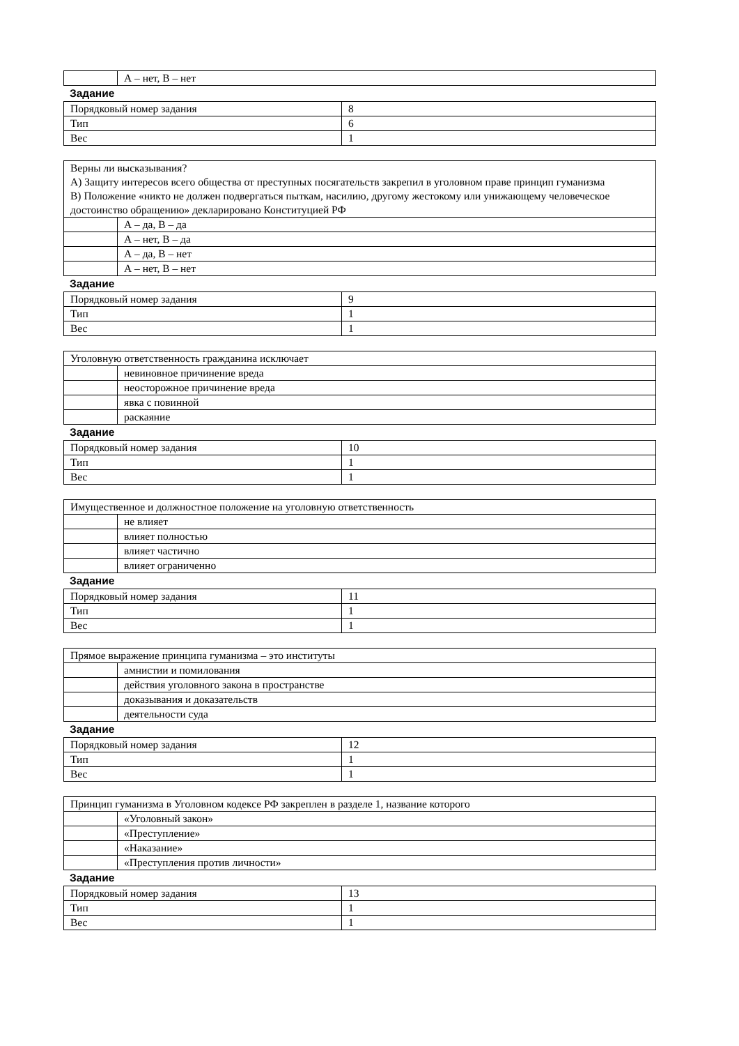| | А – нет, В – нет |
Задание
| Порядковый номер задания | 8 |
| Тип | 6 |
| Вес | 1 |
| Верны ли высказывания? А) Защиту интересов всего общества от преступных посягательств закрепил в уголовном праве принцип гуманизма В) Положение «никто не должен подвергаться пыткам, насилию, другому жестокому или унижающему человеческое достоинство обращению» декларировано Конституцией РФ | |
| | А – да, В – да |
| | А – нет, В – да |
| | А – да, В – нет |
| | А – нет, В – нет |
Задание
| Порядковый номер задания | 9 |
| Тип | 1 |
| Вес | 1 |
| Уголовную ответственность гражданина исключает | |
| | невиновное причинение вреда |
| | неосторожное причинение вреда |
| | явка с повинной |
| | раскаяние |
Задание
| Порядковый номер задания | 10 |
| Тип | 1 |
| Вес | 1 |
| Имущественное и должностное положение на уголовную ответственность | |
| | не влияет |
| | влияет полностью |
| | влияет частично |
| | влияет ограниченно |
Задание
| Порядковый номер задания | 11 |
| Тип | 1 |
| Вес | 1 |
| Прямое выражение принципа гуманизма – это институты | |
| | амнистии и помилования |
| | действия уголовного закона в пространстве |
| | доказывания и доказательств |
| | деятельности суда |
Задание
| Порядковый номер задания | 12 |
| Тип | 1 |
| Вес | 1 |
| Принцип гуманизма в Уголовном кодексе РФ закреплен в разделе 1, название которого | |
| | «Уголовный закон» |
| | «Преступление» |
| | «Наказание» |
| | «Преступления против личности» |
Задание
| Порядковый номер задания | 13 |
| Тип | 1 |
| Вес | 1 |